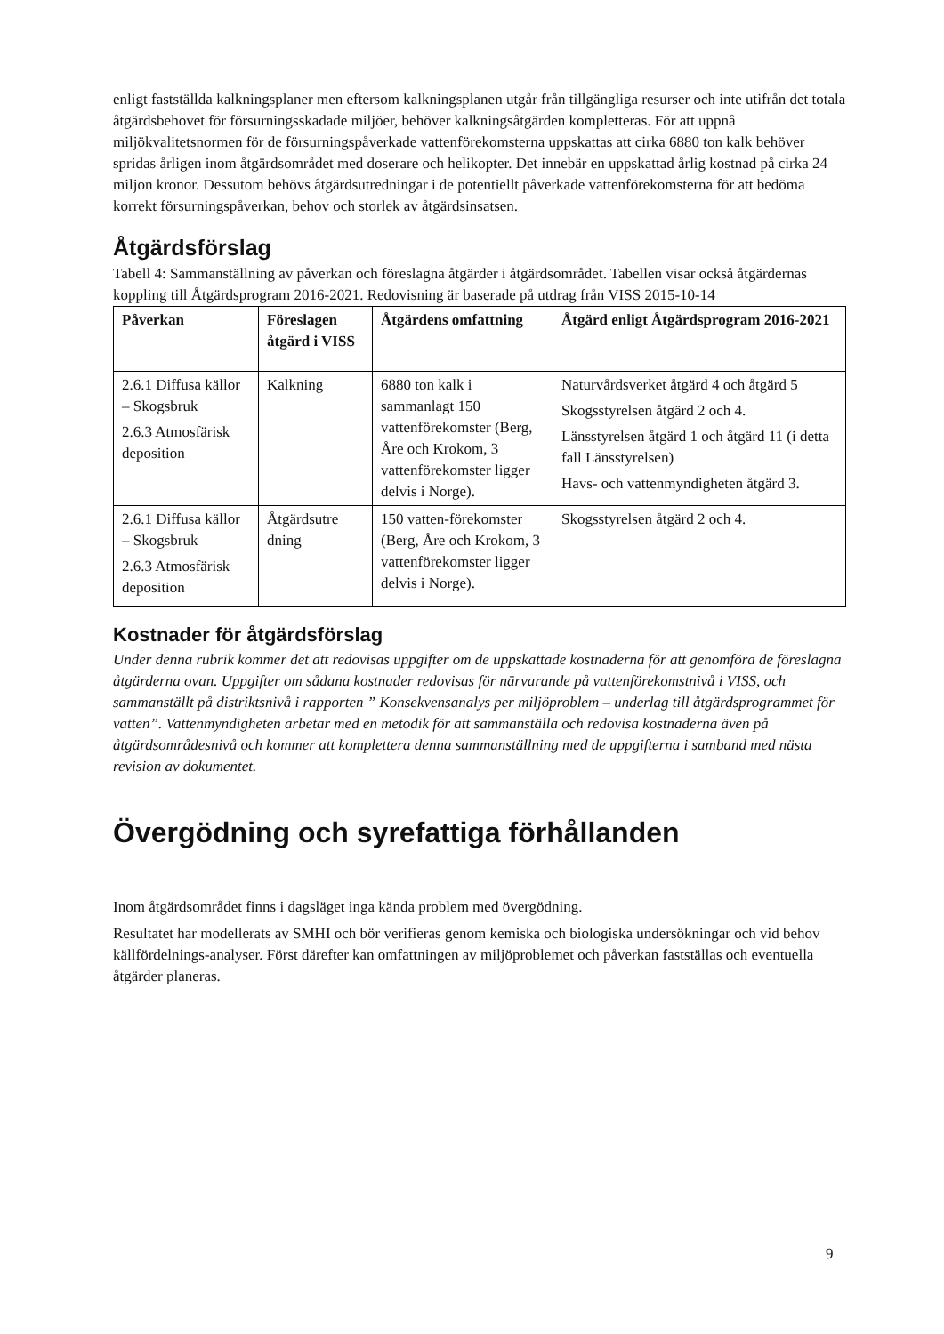enligt fastställda kalkningsplaner men eftersom kalkningsplanen utgår från tillgängliga resurser och inte utifrån det totala åtgärdsbehovet för försurningsskadade miljöer, behöver kalkningsåtgärden kompletteras. För att uppnå miljökvalitetsnormen för de försurningspåverkade vattenförekomsterna uppskattas att cirka 6880 ton kalk behöver spridas årligen inom åtgärdsområdet med doserare och helikopter. Det innebär en uppskattad årlig kostnad på cirka 24 miljon kronor. Dessutom behövs åtgärdsutredningar i de potentiellt påverkade vattenförekomsterna för att bedöma korrekt försurningspåverkan, behov och storlek av åtgärdsinsatsen.
Åtgärdsförslag
Tabell 4: Sammanställning av påverkan och föreslagna åtgärder i åtgärdsområdet. Tabellen visar också åtgärdernas koppling till Åtgärdsprogram 2016-2021. Redovisning är baserade på utdrag från VISS 2015-10-14
| Påverkan | Föreslagen åtgärd i VISS | Åtgärdens omfattning | Åtgärd enligt Åtgärdsprogram 2016-2021 |
| --- | --- | --- | --- |
| 2.6.1 Diffusa källor – Skogsbruk 2.6.3 Atmosfärisk deposition | Kalkning | 6880 ton kalk i sammanlagt 150 vattenförekomster (Berg, Åre och Krokom, 3 vattenförekomster ligger delvis i Norge). | Naturvårdsverket åtgärd 4 och åtgärd 5 Skogsstyrelsen åtgärd 2 och 4. Länsstyrelsen åtgärd 1 och åtgärd 11 (i detta fall Länsstyrelsen) Havs- och vattenmyndigheten åtgärd 3. |
| 2.6.1 Diffusa källor – Skogsbruk 2.6.3 Atmosfärisk deposition | Åtgärdsutre dning | 150 vatten-förekomster (Berg, Åre och Krokom, 3 vattenförekomster ligger delvis i Norge). | Skogsstyrelsen åtgärd 2 och 4. |
Kostnader för åtgärdsförslag
Under denna rubrik kommer det att redovisas uppgifter om de uppskattade kostnaderna för att genomföra de föreslagna åtgärderna ovan. Uppgifter om sådana kostnader redovisas för närvarande på vattenförekomstnivå i VISS, och sammanställt på distriktsnivå i rapporten ” Konsekvensanalys per miljöproblem – underlag till åtgärdsprogrammet för vatten”. Vattenmyndigheten arbetar med en metodik för att sammanställa och redovisa kostnaderna även på åtgärdsområdesnivå och kommer att komplettera denna sammanställning med de uppgifterna i samband med nästa revision av dokumentet.
Övergödning och syrefattiga förhållanden
Inom åtgärdsområdet finns i dagsläget inga kända problem med övergödning.
Resultatet har modellerats av SMHI och bör verifieras genom kemiska och biologiska undersökningar och vid behov källfördelnings-analyser. Först därefter kan omfattningen av miljöproblemet och påverkan fastställas och eventuella åtgärder planeras.
9